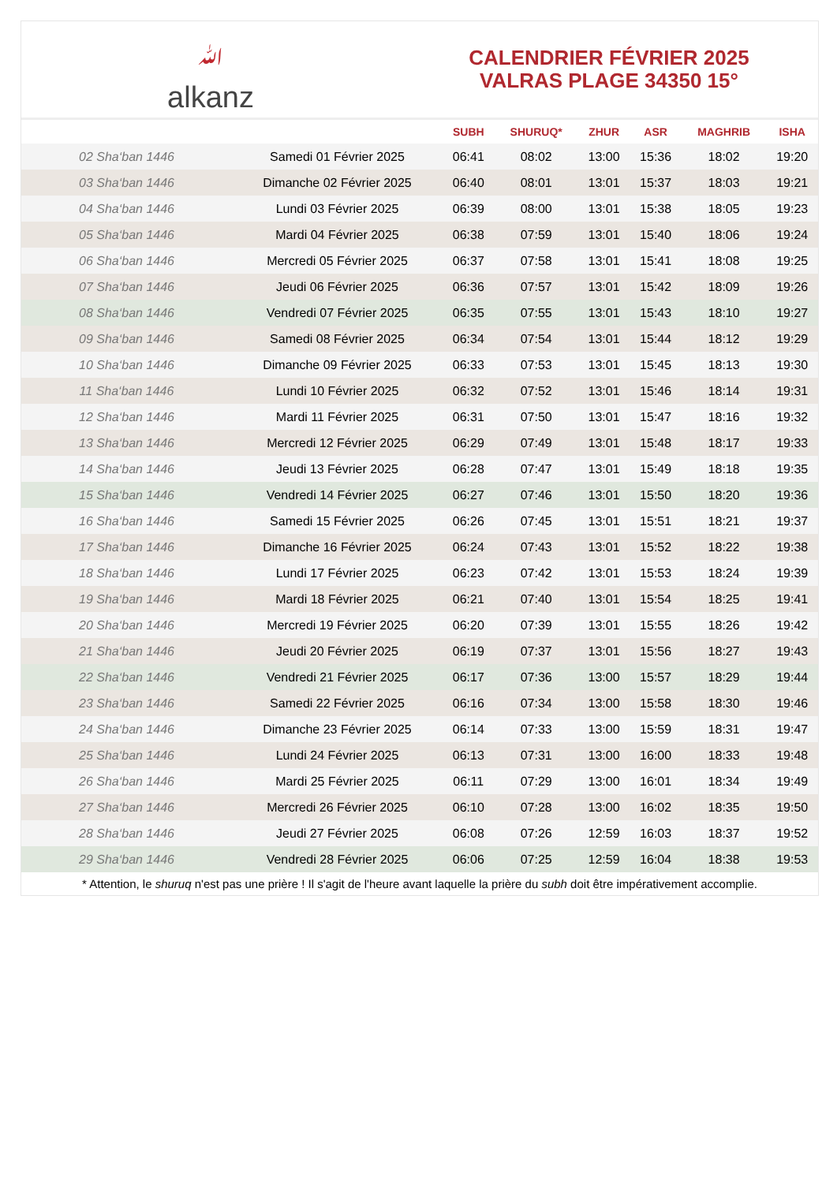ﷲ
alkanz
CALENDRIER FÉVRIER 2025
VALRAS PLAGE 34350 15°
| | | SUBH | SHURUQ* | ZHUR | ASR | MAGHRIB | ISHA |
| --- | --- | --- | --- | --- | --- | --- | --- |
| 02 Sha‘ban 1446 | Samedi 01 Février 2025 | 06:41 | 08:02 | 13:00 | 15:36 | 18:02 | 19:20 |
| 03 Sha‘ban 1446 | Dimanche 02 Février 2025 | 06:40 | 08:01 | 13:01 | 15:37 | 18:03 | 19:21 |
| 04 Sha‘ban 1446 | Lundi 03 Février 2025 | 06:39 | 08:00 | 13:01 | 15:38 | 18:05 | 19:23 |
| 05 Sha‘ban 1446 | Mardi 04 Février 2025 | 06:38 | 07:59 | 13:01 | 15:40 | 18:06 | 19:24 |
| 06 Sha‘ban 1446 | Mercredi 05 Février 2025 | 06:37 | 07:58 | 13:01 | 15:41 | 18:08 | 19:25 |
| 07 Sha‘ban 1446 | Jeudi 06 Février 2025 | 06:36 | 07:57 | 13:01 | 15:42 | 18:09 | 19:26 |
| 08 Sha‘ban 1446 | Vendredi 07 Février 2025 | 06:35 | 07:55 | 13:01 | 15:43 | 18:10 | 19:27 |
| 09 Sha‘ban 1446 | Samedi 08 Février 2025 | 06:34 | 07:54 | 13:01 | 15:44 | 18:12 | 19:29 |
| 10 Sha‘ban 1446 | Dimanche 09 Février 2025 | 06:33 | 07:53 | 13:01 | 15:45 | 18:13 | 19:30 |
| 11 Sha‘ban 1446 | Lundi 10 Février 2025 | 06:32 | 07:52 | 13:01 | 15:46 | 18:14 | 19:31 |
| 12 Sha‘ban 1446 | Mardi 11 Février 2025 | 06:31 | 07:50 | 13:01 | 15:47 | 18:16 | 19:32 |
| 13 Sha‘ban 1446 | Mercredi 12 Février 2025 | 06:29 | 07:49 | 13:01 | 15:48 | 18:17 | 19:33 |
| 14 Sha‘ban 1446 | Jeudi 13 Février 2025 | 06:28 | 07:47 | 13:01 | 15:49 | 18:18 | 19:35 |
| 15 Sha‘ban 1446 | Vendredi 14 Février 2025 | 06:27 | 07:46 | 13:01 | 15:50 | 18:20 | 19:36 |
| 16 Sha‘ban 1446 | Samedi 15 Février 2025 | 06:26 | 07:45 | 13:01 | 15:51 | 18:21 | 19:37 |
| 17 Sha‘ban 1446 | Dimanche 16 Février 2025 | 06:24 | 07:43 | 13:01 | 15:52 | 18:22 | 19:38 |
| 18 Sha‘ban 1446 | Lundi 17 Février 2025 | 06:23 | 07:42 | 13:01 | 15:53 | 18:24 | 19:39 |
| 19 Sha‘ban 1446 | Mardi 18 Février 2025 | 06:21 | 07:40 | 13:01 | 15:54 | 18:25 | 19:41 |
| 20 Sha‘ban 1446 | Mercredi 19 Février 2025 | 06:20 | 07:39 | 13:01 | 15:55 | 18:26 | 19:42 |
| 21 Sha‘ban 1446 | Jeudi 20 Février 2025 | 06:19 | 07:37 | 13:01 | 15:56 | 18:27 | 19:43 |
| 22 Sha‘ban 1446 | Vendredi 21 Février 2025 | 06:17 | 07:36 | 13:00 | 15:57 | 18:29 | 19:44 |
| 23 Sha‘ban 1446 | Samedi 22 Février 2025 | 06:16 | 07:34 | 13:00 | 15:58 | 18:30 | 19:46 |
| 24 Sha‘ban 1446 | Dimanche 23 Février 2025 | 06:14 | 07:33 | 13:00 | 15:59 | 18:31 | 19:47 |
| 25 Sha‘ban 1446 | Lundi 24 Février 2025 | 06:13 | 07:31 | 13:00 | 16:00 | 18:33 | 19:48 |
| 26 Sha‘ban 1446 | Mardi 25 Février 2025 | 06:11 | 07:29 | 13:00 | 16:01 | 18:34 | 19:49 |
| 27 Sha‘ban 1446 | Mercredi 26 Février 2025 | 06:10 | 07:28 | 13:00 | 16:02 | 18:35 | 19:50 |
| 28 Sha‘ban 1446 | Jeudi 27 Février 2025 | 06:08 | 07:26 | 12:59 | 16:03 | 18:37 | 19:52 |
| 29 Sha‘ban 1446 | Vendredi 28 Février 2025 | 06:06 | 07:25 | 12:59 | 16:04 | 18:38 | 19:53 |
* Attention, le shuruq n'est pas une prière ! Il s'agit de l'heure avant laquelle la prière du subh doit être impérativement accomplie.